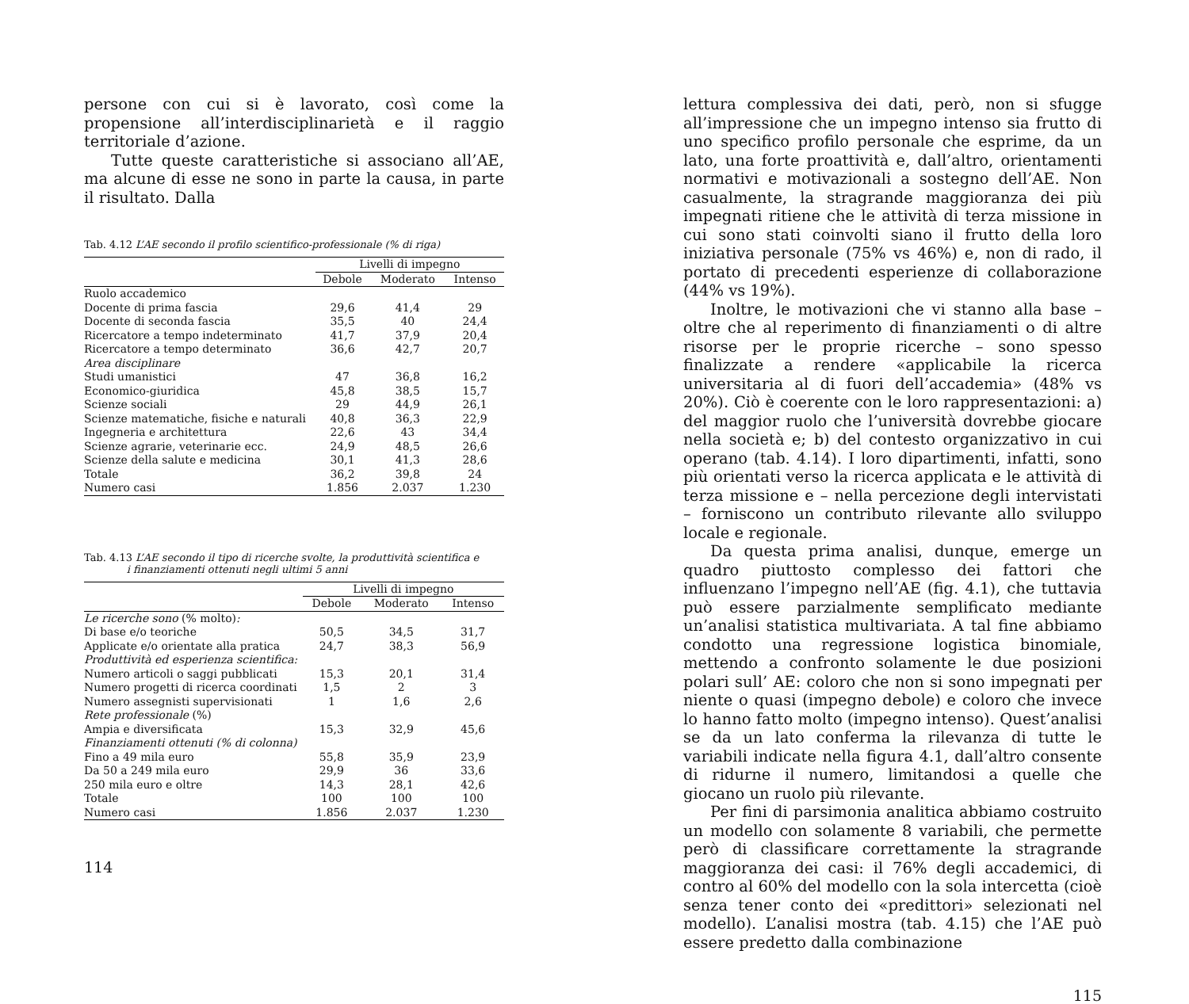persone con cui si è lavorato, così come la propensione all’interdisciplinarietà e il raggio territoriale d’azione.
Tutte queste caratteristiche si associano all’AE, ma alcune di esse ne sono in parte la causa, in parte il risultato. Dalla
Tab. 4.12 L’AE secondo il profilo scientifico-professionale (% di riga)
| | Livelli di impegno | | |
| --- | --- | --- | --- |
| | Debole | Moderato | Intenso |
| Ruolo accademico | | | |
| Docente di prima fascia | 29,6 | 41,4 | 29 |
| Docente di seconda fascia | 35,5 | 40 | 24,4 |
| Ricercatore a tempo indeterminato | 41,7 | 37,9 | 20,4 |
| Ricercatore a tempo determinato | 36,6 | 42,7 | 20,7 |
| Area disciplinare | | | |
| Studi umanistici | 47 | 36,8 | 16,2 |
| Economico-giuridica | 45,8 | 38,5 | 15,7 |
| Scienze sociali | 29 | 44,9 | 26,1 |
| Scienze matematiche, fisiche e naturali | 40,8 | 36,3 | 22,9 |
| Ingegneria e architettura | 22,6 | 43 | 34,4 |
| Scienze agrarie, veterinarie ecc. | 24,9 | 48,5 | 26,6 |
| Scienze della salute e medicina | 30,1 | 41,3 | 28,6 |
| Totale | 36,2 | 39,8 | 24 |
| Numero casi | 1.856 | 2.037 | 1.230 |
Tab. 4.13 L’AE secondo il tipo di ricerche svolte, la produttività scientifica e
i finanziamenti ottenuti negli ultimi 5 anni
| | Livelli di impegno | | |
| --- | --- | --- | --- |
| | Debole | Moderato | Intenso |
| Le ricerche sono (% molto) : | | | |
| Di base e/o teoriche | 50,5 | 34,5 | 31,7 |
| Applicate e/o orientate alla pratica | 24,7 | 38,3 | 56,9 |
| Produttività ed esperienza scientifica: | | | |
| Numero articoli o saggi pubblicati | 15,3 | 20,1 | 31,4 |
| Numero progetti di ricerca coordinati | 1,5 | 2 | 3 |
| Numero assegnisti supervisionati | 1 | 1,6 | 2,6 |
| Rete professionale (%) | | | |
| Ampia e diversificata | 15,3 | 32,9 | 45,6 |
| Finanziamenti ottenuti (% di colonna) | | | |
| Fino a 49 mila euro | 55,8 | 35,9 | 23,9 |
| Da 50 a 249 mila euro | 29,9 | 36 | 33,6 |
| 250 mila euro e oltre | 14,3 | 28,1 | 42,6 |
| Totale | 100 | 100 | 100 |
| Numero casi | 1.856 | 2.037 | 1.230 |
114
lettura complessiva dei dati, però, non si sfugge all’impressione che un impegno intenso sia frutto di uno specifico profilo personale che esprime, da un lato, una forte proattività e, dall’altro, orientamenti normativi e motivazionali a sostegno dell’AE. Non casualmente, la stragrande maggioranza dei più impegnati ritiene che le attività di terza missione in cui sono stati coinvolti siano il frutto della loro iniziativa personale (75% vs 46%) e, non di rado, il portato di precedenti esperienze di collaborazione (44% vs 19%).
Inoltre, le motivazioni che vi stanno alla base – oltre che al reperimento di finanziamenti o di altre risorse per le proprie ricerche – sono spesso finalizzate a rendere «applicabile la ricerca universitaria al di fuori dell’accademia» (48% vs 20%). Ciò è coerente con le loro rappresentazioni: a) del maggior ruolo che l’università dovrebbe giocare nella società e; b) del contesto organizzativo in cui operano (tab. 4.14). I loro dipartimenti, infatti, sono più orientati verso la ricerca applicata e le attività di terza missione e – nella percezione degli intervistati – forniscono un contributo rilevante allo sviluppo locale e regionale.
Da questa prima analisi, dunque, emerge un quadro piuttosto complesso dei fattori che influenzano l’impegno nell’AE (fig. 4.1), che tuttavia può essere parzialmente semplificato mediante un’analisi statistica multivariata. A tal fine abbiamo condotto una regressione logistica binomiale, mettendo a confronto solamente le due posizioni polari sull’ AE: coloro che non si sono impegnati per niente o quasi (impegno debole) e coloro che invece lo hanno fatto molto (impegno intenso). Quest’analisi se da un lato conferma la rilevanza di tutte le variabili indicate nella figura 4.1, dall’altro consente di ridurne il numero, limitandosi a quelle che giocano un ruolo più rilevante.
Per fini di parsimonia analitica abbiamo costruito un modello con solamente 8 variabili, che permette però di classificare correttamente la stragrande maggioranza dei casi: il 76% degli accademici, di contro al 60% del modello con la sola intercetta (cioè senza tener conto dei «predittori» selezionati nel modello). L’analisi mostra (tab. 4.15) che l’AE può essere predetto dalla combinazione
115